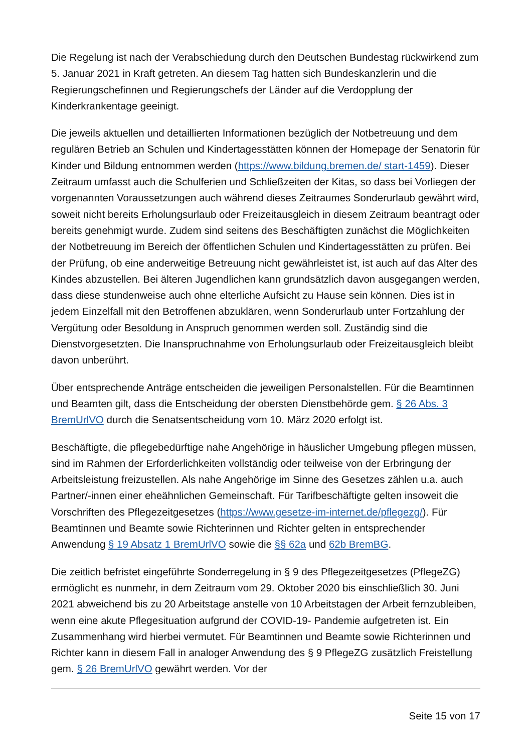Die Regelung ist nach der Verabschiedung durch den Deutschen Bundestag rückwirkend zum 5. Januar 2021 in Kraft getreten. An diesem Tag hatten sich Bundeskanzlerin und die Regierungschefinnen und Regierungschefs der Länder auf die Verdopplung der Kinderkrankentage geeinigt.
Die jeweils aktuellen und detaillierten Informationen bezüglich der Notbetreuung und dem regulären Betrieb an Schulen und Kindertagesstätten können der Homepage der Senatorin für Kinder und Bildung entnommen werden (https://www.bildung.bremen.de/ start-1459). Dieser Zeitraum umfasst auch die Schulferien und Schließzeiten der Kitas, so dass bei Vorliegen der vorgenannten Voraussetzungen auch während dieses Zeitraumes Sonderurlaub gewährt wird, soweit nicht bereits Erholungsurlaub oder Freizeitausgleich in diesem Zeitraum beantragt oder bereits genehmigt wurde. Zudem sind seitens des Beschäftigten zunächst die Möglichkeiten der Notbetreuung im Bereich der öffentlichen Schulen und Kindertagesstätten zu prüfen. Bei der Prüfung, ob eine anderweitige Betreuung nicht gewährleistet ist, ist auch auf das Alter des Kindes abzustellen. Bei älteren Jugendlichen kann grundsätzlich davon ausgegangen werden, dass diese stundenweise auch ohne elterliche Aufsicht zu Hause sein können. Dies ist in jedem Einzelfall mit den Betroffenen abzuklären, wenn Sonderurlaub unter Fortzahlung der Vergütung oder Besoldung in Anspruch genommen werden soll. Zuständig sind die Dienstvorgesetzten. Die Inanspruchnahme von Erholungsurlaub oder Freizeitausgleich bleibt davon unberührt.
Über entsprechende Anträge entscheiden die jeweiligen Personalstellen. Für die Beamtinnen und Beamten gilt, dass die Entscheidung der obersten Dienstbehörde gem. § 26 Abs. 3 BremUrlVO durch die Senatsentscheidung vom 10. März 2020 erfolgt ist.
Beschäftigte, die pflegebedürftige nahe Angehörige in häuslicher Umgebung pflegen müssen, sind im Rahmen der Erforderlichkeiten vollständig oder teilweise von der Erbringung der Arbeitsleistung freizustellen. Als nahe Angehörige im Sinne des Gesetzes zählen u.a. auch Partner/-innen einer eheähnlichen Gemeinschaft. Für Tarifbeschäftigte gelten insoweit die Vorschriften des Pflegezeitgesetzes (https://www.gesetze-im-internet.de/pflegezg/). Für Beamtinnen und Beamte sowie Richterinnen und Richter gelten in entsprechender Anwendung § 19 Absatz 1 BremUrlVO sowie die §§ 62a und 62b BremBG.
Die zeitlich befristet eingeführte Sonderregelung in § 9 des Pflegezeitgesetzes (PflegeZG) ermöglicht es nunmehr, in dem Zeitraum vom 29. Oktober 2020 bis einschließlich 30. Juni 2021 abweichend bis zu 20 Arbeitstage anstelle von 10 Arbeitstagen der Arbeit fernzubleiben, wenn eine akute Pflegesituation aufgrund der COVID-19- Pandemie aufgetreten ist. Ein Zusammenhang wird hierbei vermutet. Für Beamtinnen und Beamte sowie Richterinnen und Richter kann in diesem Fall in analoger Anwendung des § 9 PflegeZG zusätzlich Freistellung gem. § 26 BremUrlVO gewährt werden. Vor der
Seite 15 von 17